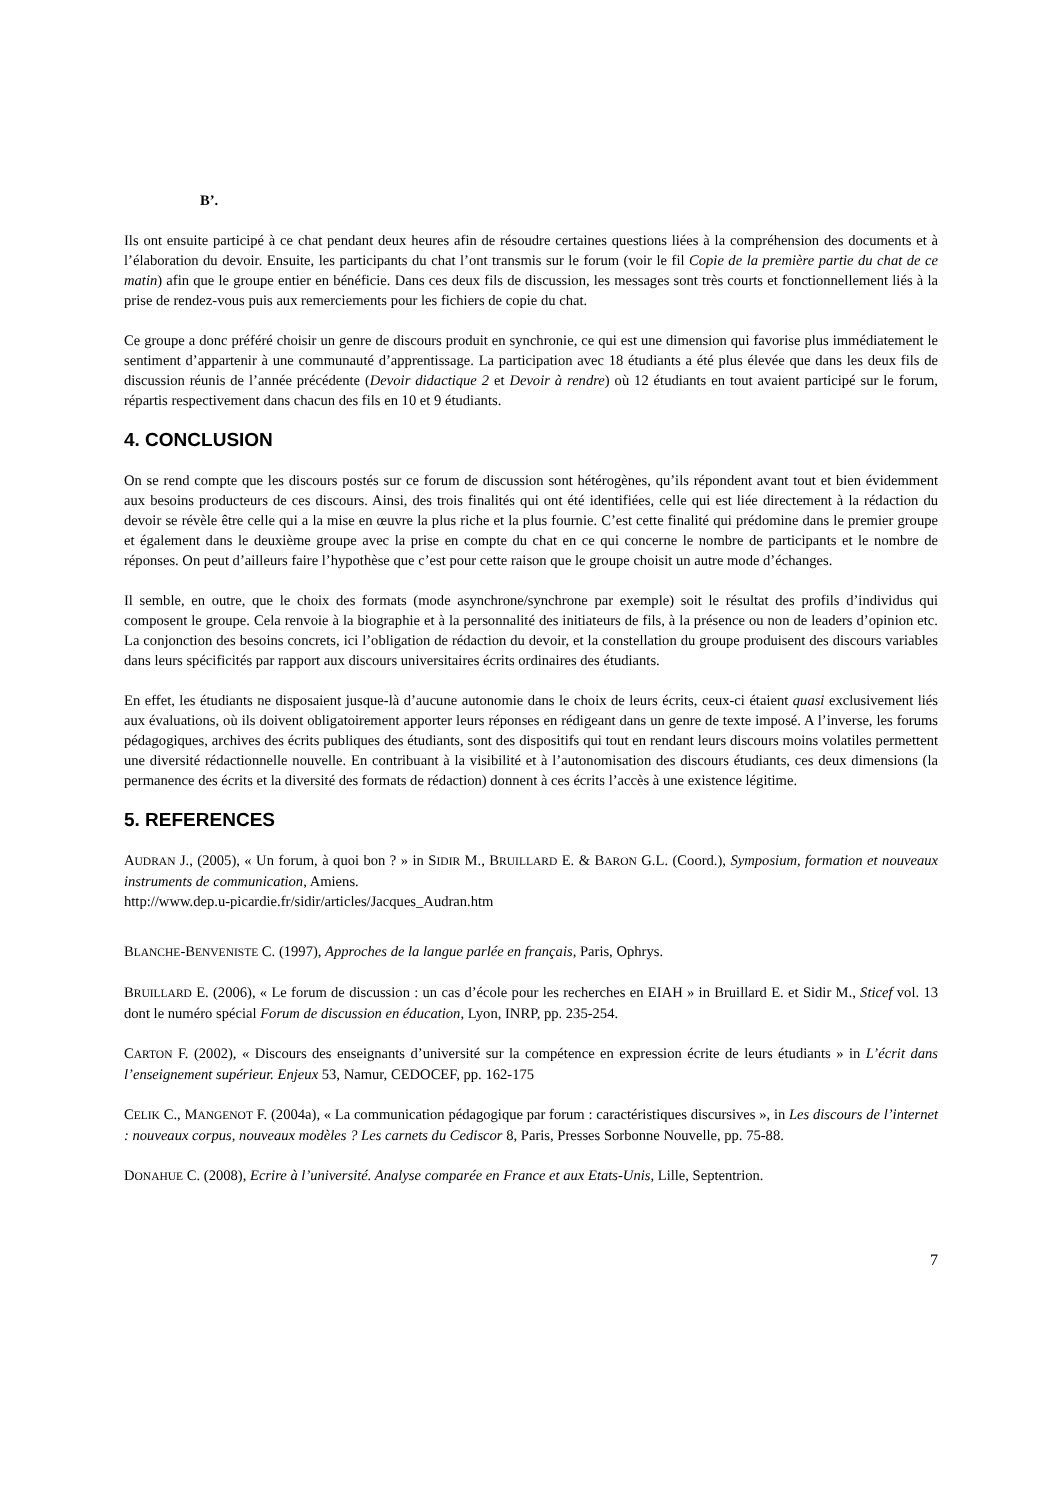B’.
Ils ont ensuite participé à ce chat pendant deux heures afin de résoudre certaines questions liées à la compréhension des documents et à l’élaboration du devoir. Ensuite, les participants du chat l’ont transmis sur le forum (voir le fil Copie de la première partie du chat de ce matin) afin que le groupe entier en bénéficie. Dans ces deux fils de discussion, les messages sont très courts et fonctionnellement liés à la prise de rendez-vous puis aux remerciements pour les fichiers de copie du chat.
Ce groupe a donc préféré choisir un genre de discours produit en synchronie, ce qui est une dimension qui favorise plus immédiatement le sentiment d’appartenir à une communauté d’apprentissage. La participation avec 18 étudiants a été plus élevée que dans les deux fils de discussion réunis de l’année précédente (Devoir didactique 2 et Devoir à rendre) où 12 étudiants en tout avaient participé sur le forum, répartis respectivement dans chacun des fils en 10 et 9 étudiants.
4. CONCLUSION
On se rend compte que les discours postés sur ce forum de discussion sont hétérogènes, qu’ils répondent avant tout et bien évidemment aux besoins producteurs de ces discours. Ainsi, des trois finalités qui ont été identifiées, celle qui est liée directement à la rédaction du devoir se révèle être celle qui a la mise en œuvre la plus riche et la plus fournie. C’est cette finalité qui prédomine dans le premier groupe et également dans le deuxième groupe avec la prise en compte du chat en ce qui concerne le nombre de participants et le nombre de réponses. On peut d’ailleurs faire l’hypothèse que c’est pour cette raison que le groupe choisit un autre mode d’échanges.
Il semble, en outre, que le choix des formats (mode asynchrone/synchrone par exemple) soit le résultat des profils d’individus qui composent le groupe. Cela renvoie à la biographie et à la personnalité des initiateurs de fils, à la présence ou non de leaders d’opinion etc. La conjonction des besoins concrets, ici l’obligation de rédaction du devoir, et la constellation du groupe produisent des discours variables dans leurs spécificités par rapport aux discours universitaires écrits ordinaires des étudiants.
En effet, les étudiants ne disposaient jusque-là d’aucune autonomie dans le choix de leurs écrits, ceux-ci étaient quasi exclusivement liés aux évaluations, où ils doivent obligatoirement apporter leurs réponses en rédigeant dans un genre de texte imposé. A l’inverse, les forums pédagogiques, archives des écrits publiques des étudiants, sont des dispositifs qui tout en rendant leurs discours moins volatiles permettent une diversité rédactionnelle nouvelle. En contribuant à la visibilité et à l’autonomisation des discours étudiants, ces deux dimensions (la permanence des écrits et la diversité des formats de rédaction) donnent à ces écrits l’accès à une existence légitime.
5. REFERENCES
AUDRAN J., (2005), « Un forum, à quoi bon ? » in SIDIR M., BRUILLARD E. & BARON G.L. (Coord.), Symposium, formation et nouveaux instruments de communication, Amiens.
http://www.dep.u-picardie.fr/sidir/articles/Jacques_Audran.htm
BLANCHE-BENVENISTE C. (1997), Approches de la langue parlée en français, Paris, Ophrys.
BRUILLARD E. (2006), « Le forum de discussion : un cas d’école pour les recherches en EIAH » in Bruillard E. et Sidir M., Sticef vol. 13 dont le numéro spécial Forum de discussion en éducation, Lyon, INRP, pp. 235-254.
CARTON F. (2002), « Discours des enseignants d’université sur la compétence en expression écrite de leurs étudiants » in L’écrit dans l’enseignement supérieur. Enjeux 53, Namur, CEDOCEF, pp. 162-175
CELIK C., MANGENOT F. (2004a), « La communication pédagogique par forum : caractéristiques discursives », in Les discours de l’internet : nouveaux corpus, nouveaux modèles ? Les carnets du Cediscor 8, Paris, Presses Sorbonne Nouvelle, pp. 75-88.
DONAHUE C. (2008), Ecrire à l’université. Analyse comparée en France et aux Etats-Unis, Lille, Septentrion.
7